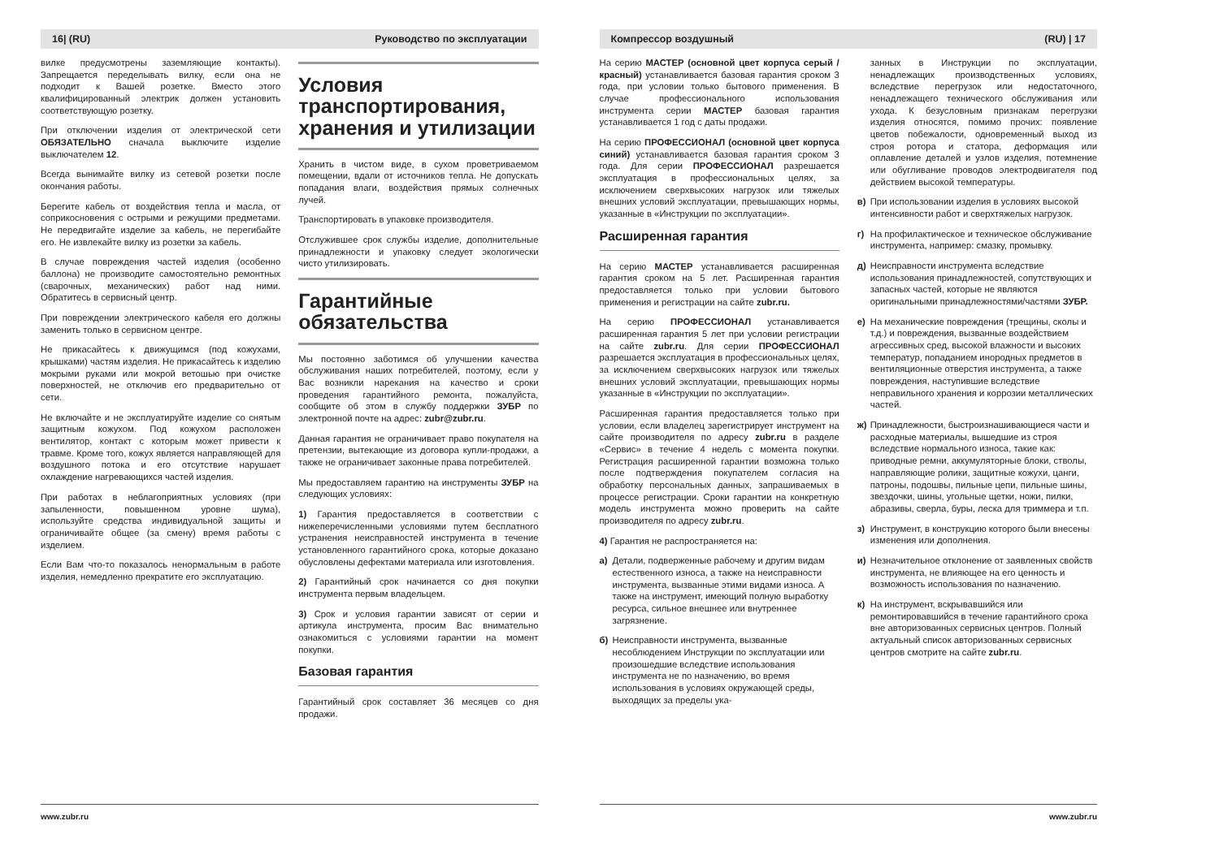16| (RU) Руководство по эксплуатации
вилке предусмотрены заземляющие контакты). Запрещается переделывать вилку, если она не подходит к Вашей розетке. Вместо этого квалифицированный электрик должен установить соответствующую розетку.
При отключении изделия от электрической сети ОБЯЗАТЕЛЬНО сначала выключите изделие выключателем 12.
Всегда вынимайте вилку из сетевой розетки после окончания работы.
Берегите кабель от воздействия тепла и масла, от соприкосновения с острыми и режущими предметами. Не передвигайте изделие за кабель, не перегибайте его. Не извлекайте вилку из розетки за кабель.
В случае повреждения частей изделия (особенно баллона) не производите самостоятельно ремонтных (сварочных, механических) работ над ними. Обратитесь в сервисный центр.
При повреждении электрического кабеля его должны заменить только в сервисном центре.
Не прикасайтесь к движущимся (под кожухами, крышками) частям изделия. Не прикасайтесь к изделию мокрыми руками или мокрой ветошью при очистке поверхностей, не отключив его предварительно от сети.
Не включайте и не эксплуатируйте изделие со снятым защитным кожухом. Под кожухом расположен вентилятор, контакт с которым может привести к травме. Кроме того, кожух является направляющей для воздушного потока и его отсутствие нарушает охлаждение нагревающихся частей изделия.
При работах в неблагоприятных условиях (при запыленности, повышенном уровне шума), используйте средства индивидуальной защиты и ограничивайте общее (за смену) время работы с изделием.
Если Вам что-то показалось ненормальным в работе изделия, немедленно прекратите его эксплуатацию.
Условия транспортирования, хранения и утилизации
Хранить в чистом виде, в сухом проветриваемом помещении, вдали от источников тепла. Не допускать попадания влаги, воздействия прямых солнечных лучей.
Транспортировать в упаковке производителя.
Отслужившее срок службы изделие, дополнительные принадлежности и упаковку следует экологически чисто утилизировать.
Гарантийные обязательства
Мы постоянно заботимся об улучшении качества обслуживания наших потребителей, поэтому, если у Вас возникли нарекания на качество и сроки проведения гарантийного ремонта, пожалуйста, сообщите об этом в службу поддержки ЗУБР по электронной почте на адрес: zubr@zubr.ru.
Данная гарантия не ограничивает право покупателя на претензии, вытекающие из договора купли-продажи, а также не ограничивает законные права потребителей.
Мы предоставляем гарантию на инструменты ЗУБР на следующих условиях:
1) Гарантия предоставляется в соответствии с нижеперечисленными условиями путем бесплатного устранения неисправностей инструмента в течение установленного гарантийного срока, которые доказано обусловлены дефектами материала или изготовления.
2) Гарантийный срок начинается со дня покупки инструмента первым владельцем.
3) Срок и условия гарантии зависят от серии и артикула инструмента, просим Вас внимательно ознакомиться с условиями гарантии на момент покупки.
Базовая гарантия
Гарантийный срок составляет 36 месяцев со дня продажи.
www.zubr.ru
Компрессор воздушный (RU) | 17
На серию МАСТЕР (основной цвет корпуса серый / красный) устанавливается базовая гарантия сроком 3 года, при условии только бытового применения. В случае профессионального использования инструмента серии МАСТЕР базовая гарантия устанавливается 1 год с даты продажи.
На серию ПРОФЕССИОНАЛ (основной цвет корпуса синий) устанавливается базовая гарантия сроком 3 года. Для серии ПРОФЕССИОНАЛ разрешается эксплуатация в профессиональных целях, за исключением сверхвысоких нагрузок или тяжелых внешних условий эксплуатации, превышающих нормы, указанные в «Инструкции по эксплуатации».
Расширенная гарантия
На серию МАСТЕР устанавливается расширенная гарантия сроком на 5 лет. Расширенная гарантия предоставляется только при условии бытового применения и регистрации на сайте zubr.ru.
На серию ПРОФЕССИОНАЛ устанавливается расширенная гарантия 5 лет при условии регистрации на сайте zubr.ru. Для серии ПРОФЕССИОНАЛ разрешается эксплуатация в профессиональных целях, за исключением сверхвысоких нагрузок или тяжелых внешних условий эксплуатации, превышающих нормы указанные в «Инструкции по эксплуатации».
Расширенная гарантия предоставляется только при условии, если владелец зарегистрирует инструмент на сайте производителя по адресу zubr.ru в разделе «Сервис» в течение 4 недель с момента покупки. Регистрация расширенной гарантии возможна только после подтверждения покупателем согласия на обработку персональных данных, запрашиваемых в процессе регистрации. Сроки гарантии на конкретную модель инструмента можно проверить на сайте производителя по адресу zubr.ru.
4) Гарантия не распространяется на:
а) Детали, подверженные рабочему и другим видам естественного износа, а также на неисправности инструмента, вызванные этими видами износа. А также на инструмент, имеющий полную выработку ресурса, сильное внешнее или внутреннее загрязнение.
б) Неисправности инструмента, вызванные несоблюдением Инструкции по эксплуатации или произошедшие вследствие использования инструмента не по назначению, во время использования в условиях окружающей среды, выходящих за пределы ука-
занных в Инструкции по эксплуатации, ненадлежащих производственных условиях, вследствие перегрузок или недостаточного, ненадлежащего технического обслуживания или ухода. К безусловным признакам перегрузки изделия относятся, помимо прочих: появление цветов побежалости, одновременный выход из строя ротора и статора, деформация или оплавление деталей и узлов изделия, потемнение или обугливание проводов электродвигателя под действием высокой температуры.
в) При использовании изделия в условиях высокой интенсивности работ и сверхтяжелых нагрузок.
г) На профилактическое и техническое обслуживание инструмента, например: смазку, промывку.
д) Неисправности инструмента вследствие использования принадлежностей, сопутствующих и запасных частей, которые не являются оригинальными принадлежностями/частями ЗУБР.
е) На механические повреждения (трещины, сколы и т.д.) и повреждения, вызванные воздействием агрессивных сред, высокой влажности и высоких температур, попаданием инородных предметов в вентиляционные отверстия инструмента, а также повреждения, наступившие вследствие неправильного хранения и коррозии металлических частей.
ж) Принадлежности, быстроизнашивающиеся части и расходные материалы, вышедшие из строя вследствие нормального износа, такие как: приводные ремни, аккумуляторные блоки, стволы, направляющие ролики, защитные кожухи, цанги, патроны, подошвы, пильные цепи, пильные шины, звездочки, шины, угольные щетки, ножи, пилки, абразивы, сверла, буры, леска для триммера и т.п.
з) Инструмент, в конструкцию которого были внесены изменения или дополнения.
и) Незначительное отклонение от заявленных свойств инструмента, не влияющее на его ценность и возможность использования по назначению.
к) На инструмент, вскрывавшийся или ремонтировавшийся в течение гарантийного срока вне авторизованных сервисных центров. Полный актуальный список авторизованных сервисных центров смотрите на сайте zubr.ru.
www.zubr.ru